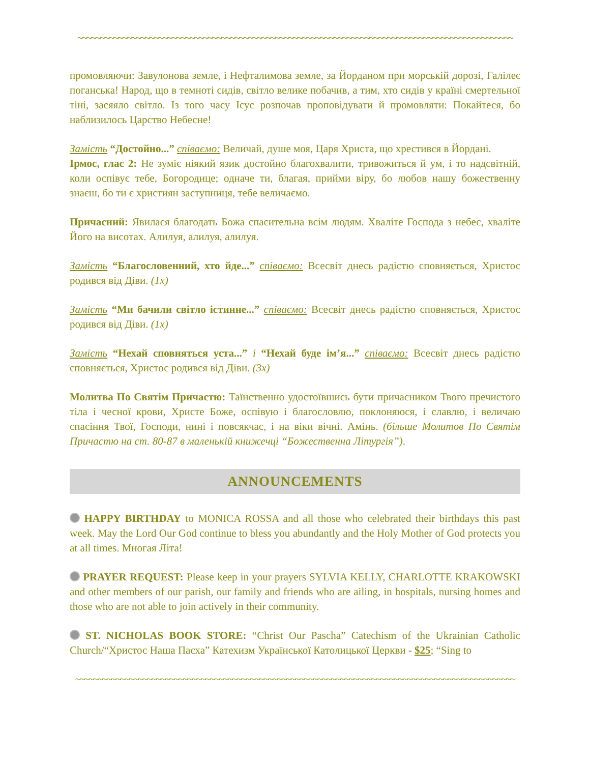~~~~~~~~~~~~~~~~~~~~~~~~~~~~~~~~~~~~~~~~~~~~~~~~~~~~~~~~~~~~~~~~~~~~~~~~~~~~~~~~~~~~~~~~~~~~~~~~~
промовляючи: Завулонова земле, і Нефталимова земле, за Йорданом при морській дорозі, Галілеє поганська! Народ, що в темноті сидів, світло велике побачив, а тим, хто сидів у країні смертельної тіні, засяяло світло. Із того часу Ісус розпочав проповідувати й промовляти: Покайтеся, бо наблизилось Царство Небесне!
Замість “Достойно...” співаємо: Величай, душе моя, Царя Христа, що хрестився в Йордані.
Ірмос, глас 2: Не зуміє ніякий язик достойно благохвалити, тривожиться й ум, і то надсвітній, коли оспівує тебе, Богородице; одначе ти, благая, прийми віру, бо любов нашу божественну знаєш, бо ти є християн заступниця, тебе величаємо.
Причасний: Явилася благодать Божа спасительна всім людям. Хваліте Господа з небес, хваліте Його на висотах. Алилуя, алилуя, алилуя.
Замість “Благословенний, хто йде...” співаємо: Всесвіт днесь радістю сповняється, Христос родився від Діви. (1x)
Замість “Ми бачили світло істинне...” співаємо: Всесвіт днесь радістю сповняється, Христос родився від Діви. (1x)
Замість “Нехай сповняться уста...” і “Нехай буде ім’я...” співаємо: Всесвіт днесь радістю сповняється, Христос родився від Діви. (3x)
Молитва По Святім Причастю: Таїнственно удостоївшись бути причасником Твого пречистого тіла і чесної крови, Христе Боже, оспівую і благословлю, поклоняюся, і славлю, і величаю спасіння Твої, Господи, нині і повсякчас, і на віки вічні. Амінь. (більше Молитов По Святім Причастю на ст. 80-87 в маленькій книжечці “Божественна Літургія”).
ANNOUNCEMENTS
HAPPY BIRTHDAY to MONICA ROSSA and all those who celebrated their birthdays this past week. May the Lord Our God continue to bless you abundantly and the Holy Mother of God protects you at all times. Многая Літа!
PRAYER REQUEST: Please keep in your prayers SYLVIA KELLY, CHARLOTTE KRAKOWSKI and other members of our parish, our family and friends who are ailing, in hospitals, nursing homes and those who are not able to join actively in their community.
ST. NICHOLAS BOOK STORE: “Christ Our Pascha” Catechism of the Ukrainian Catholic Church/“Христос Наша Пасха” Катехизм Української Католицької Церкви - $25; “Sing to
~~~~~~~~~~~~~~~~~~~~~~~~~~~~~~~~~~~~~~~~~~~~~~~~~~~~~~~~~~~~~~~~~~~~~~~~~~~~~~~~~~~~~~~~~~~~~~~~~~